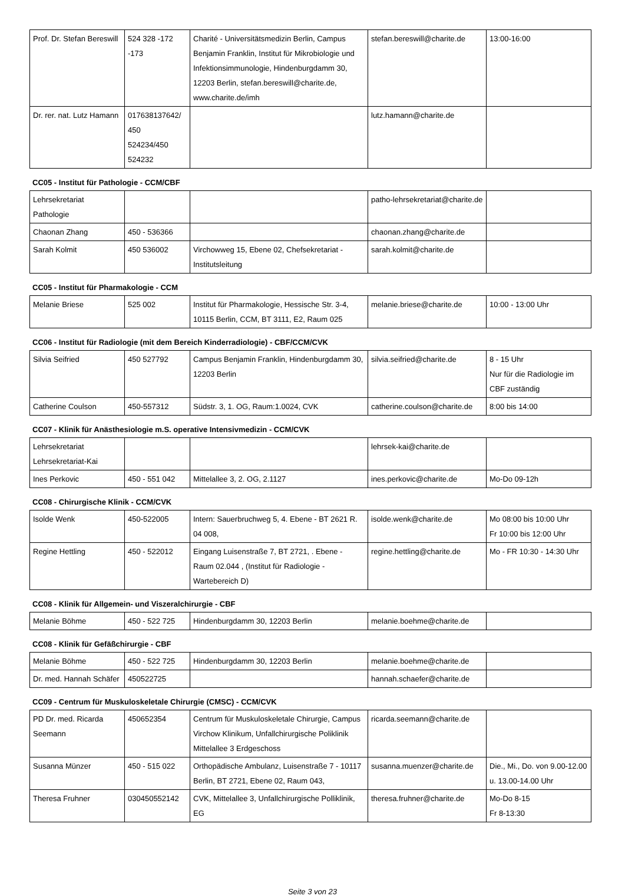| Prof. Dr. Stefan Bereswill | 524 328 -172 -173 | Charité - Universitätsmedizin Berlin, Campus Benjamin Franklin, Institut für Mikrobiologie und Infektionsimmunologie, Hindenburgdamm 30, 12203 Berlin, stefan.bereswill@charite.de, www.charite.de/imh | stefan.bereswill@charite.de | 13:00-16:00 |
| Dr. rer. nat. Lutz Hamann | 017638137642/ 450 524234/450 524232 | | lutz.hamann@charite.de | |
CC05 - Institut für Pathologie - CCM/CBF
| Lehrsekretariat Pathologie | | | patho-lehrsekretariat@charite.de | |
| Chaonan Zhang | 450 - 536366 | | chaonan.zhang@charite.de | |
| Sarah Kolmit | 450 536002 | Virchowweg 15, Ebene 02, Chefsekretariat - Institutsleitung | sarah.kolmit@charite.de | |
CC05 - Institut für Pharmakologie - CCM
| Melanie Briese | 525 002 | Institut für Pharmakologie, Hessische Str. 3-4, 10115 Berlin, CCM, BT 3111, E2, Raum 025 | melanie.briese@charite.de | 10:00 - 13:00 Uhr |
CC06 - Institut für Radiologie (mit dem Bereich Kinderradiologie) - CBF/CCM/CVK
| Silvia Seifried | 450 527792 | Campus Benjamin Franklin, Hindenburgdamm 30, 12203 Berlin | silvia.seifried@charite.de | 8 - 15 Uhr Nur für die Radiologie im CBF zuständig |
| Catherine Coulson | 450-557312 | Südstr. 3, 1. OG, Raum:1.0024, CVK | catherine.coulson@charite.de | 8:00 bis 14:00 |
CC07 - Klinik für Anästhesiologie m.S. operative Intensivmedizin - CCM/CVK
| Lehrsekretariat Lehrsekretariat-Kai | | | lehrsek-kai@charite.de | |
| Ines Perkovic | 450 - 551 042 | Mittelallee 3, 2. OG, 2.1127 | ines.perkovic@charite.de | Mo-Do 09-12h |
CC08 - Chirurgische Klinik - CCM/CVK
| Isolde Wenk | 450-522005 | Intern: Sauerbruchweg 5, 4. Ebene - BT 2621 R. 04 008, | isolde.wenk@charite.de | Mo 08:00 bis 10:00 Uhr Fr 10:00 bis 12:00 Uhr |
| Regine Hettling | 450 - 522012 | Eingang Luisenstraße 7, BT 2721, . Ebene - Raum 02.044 , (Institut für Radiologie - Wartebereich D) | regine.hettling@charite.de | Mo - FR 10:30 - 14:30 Uhr |
CC08 - Klinik für Allgemein- und Viszeralchirurgie - CBF
| Melanie Böhme | 450 - 522 725 | Hindenburgdamm 30, 12203 Berlin | melanie.boehme@charite.de | |
CC08 - Klinik für Gefäßchirurgie - CBF
| Melanie Böhme | 450 - 522 725 | Hindenburgdamm 30, 12203 Berlin | melanie.boehme@charite.de | |
| Dr. med. Hannah Schäfer | 450522725 | | hannah.schaefer@charite.de | |
CC09 - Centrum für Muskuloskeletale Chirurgie (CMSC) - CCM/CVK
| PD Dr. med. Ricarda Seemann | 450652354 | Centrum für Muskuloskeletale Chirurgie, Campus Virchow Klinikum, Unfallchirurgische Poliklinik Mittelallee 3 Erdgeschoss | ricarda.seemann@charite.de | |
| Susanna Münzer | 450 - 515 022 | Orthopädische Ambulanz, Luisenstraße 7 - 10117 Berlin, BT 2721, Ebene 02, Raum 043, | susanna.muenzer@charite.de | Die., Mi., Do. von 9.00-12.00 u. 13.00-14.00 Uhr |
| Theresa Fruhner | 030450552142 | CVK, Mittelallee 3, Unfallchirurgische Polliklinik, EG | theresa.fruhner@charite.de | Mo-Do 8-15 Fr 8-13:30 |
Seite 3 von 23